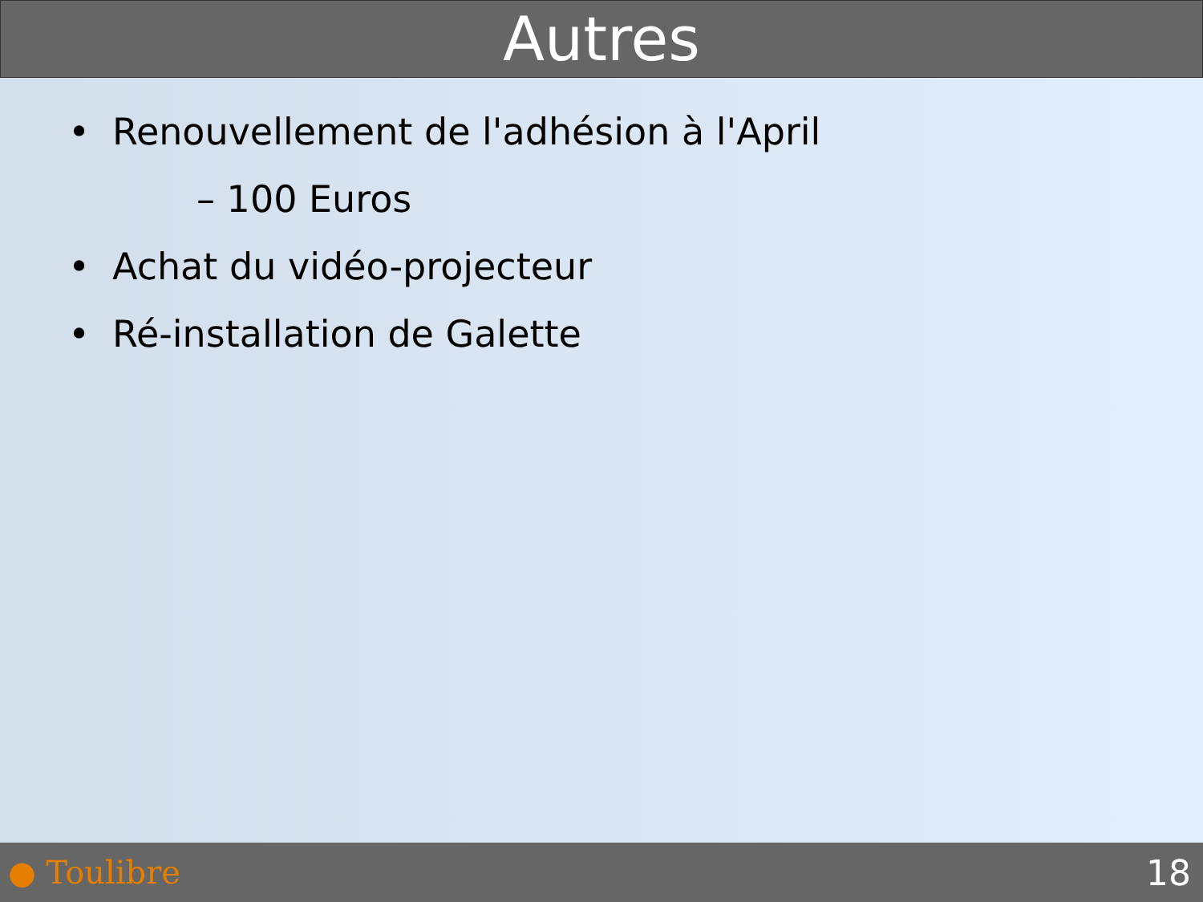Autres
• Renouvellement de l'adhésion à l'April
– 100 Euros
• Achat du vidéo-projecteur
• Ré-installation de Galette
● Toulibre 18